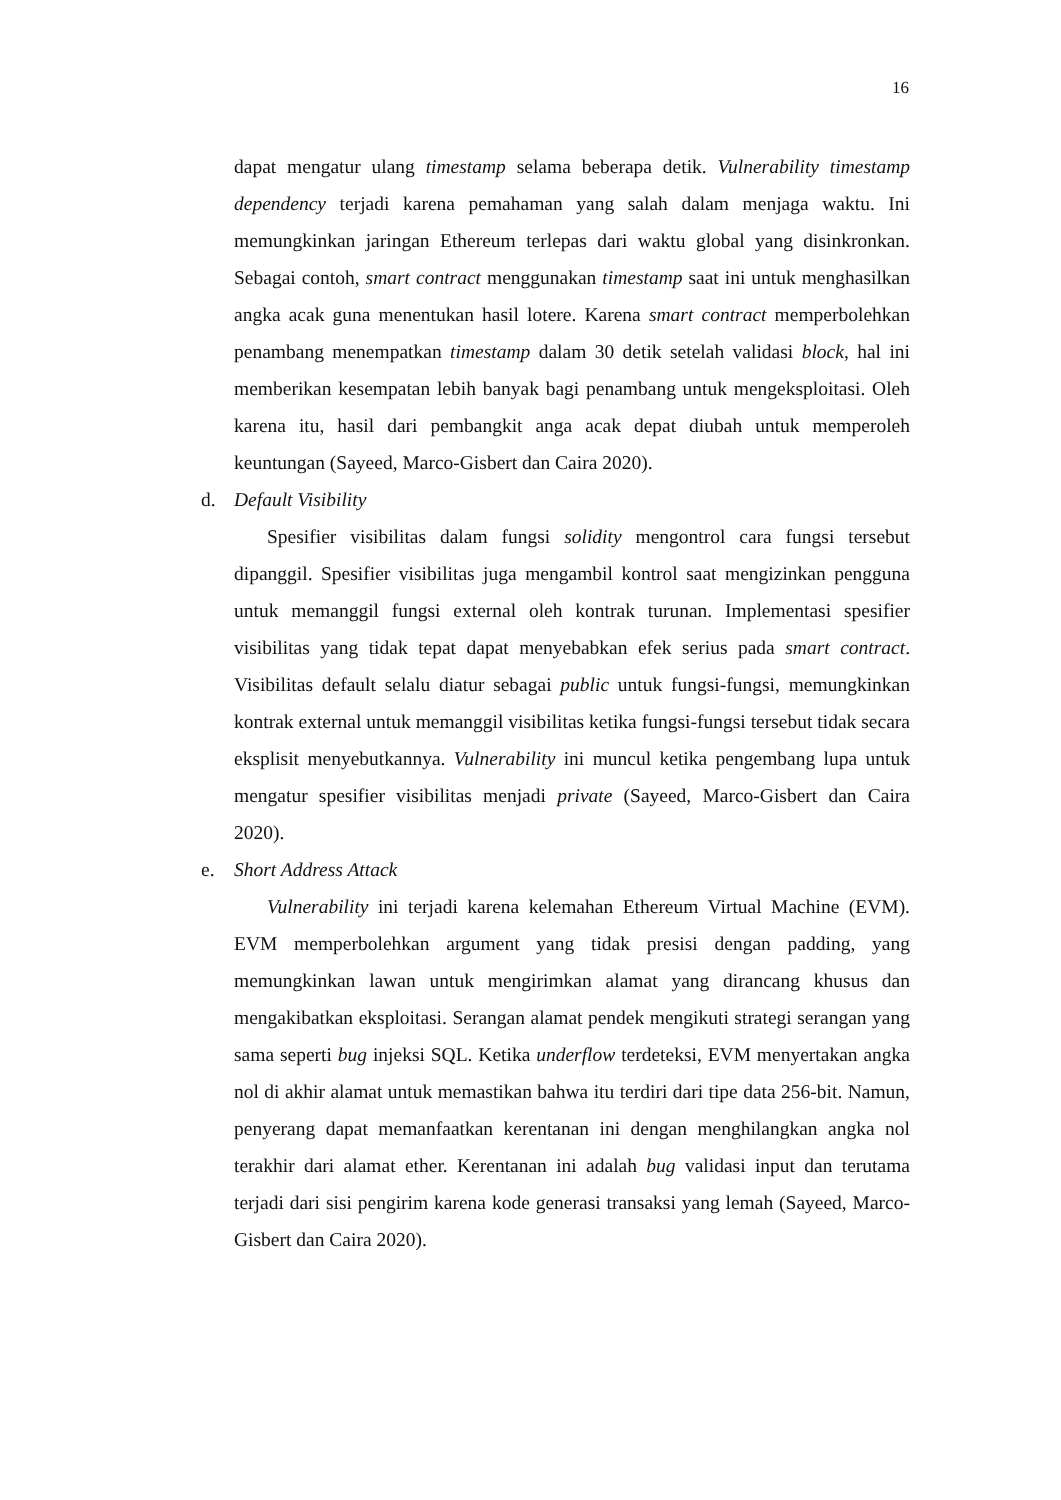16
dapat mengatur ulang timestamp selama beberapa detik. Vulnerability timestamp dependency terjadi karena pemahaman yang salah dalam menjaga waktu. Ini memungkinkan jaringan Ethereum terlepas dari waktu global yang disinkronkan. Sebagai contoh, smart contract menggunakan timestamp saat ini untuk menghasilkan angka acak guna menentukan hasil lotere. Karena smart contract memperbolehkan penambang menempatkan timestamp dalam 30 detik setelah validasi block, hal ini memberikan kesempatan lebih banyak bagi penambang untuk mengeksploitasi. Oleh karena itu, hasil dari pembangkit anga acak depat diubah untuk memperoleh keuntungan (Sayeed, Marco-Gisbert dan Caira 2020).
d. Default Visibility
Spesifier visibilitas dalam fungsi solidity mengontrol cara fungsi tersebut dipanggil. Spesifier visibilitas juga mengambil kontrol saat mengizinkan pengguna untuk memanggil fungsi external oleh kontrak turunan. Implementasi spesifier visibilitas yang tidak tepat dapat menyebabkan efek serius pada smart contract. Visibilitas default selalu diatur sebagai public untuk fungsi-fungsi, memungkinkan kontrak external untuk memanggil visibilitas ketika fungsi-fungsi tersebut tidak secara eksplisit menyebutkannya. Vulnerability ini muncul ketika pengembang lupa untuk mengatur spesifier visibilitas menjadi private (Sayeed, Marco-Gisbert dan Caira 2020).
e. Short Address Attack
Vulnerability ini terjadi karena kelemahan Ethereum Virtual Machine (EVM). EVM memperbolehkan argument yang tidak presisi dengan padding, yang memungkinkan lawan untuk mengirimkan alamat yang dirancang khusus dan mengakibatkan eksploitasi. Serangan alamat pendek mengikuti strategi serangan yang sama seperti bug injeksi SQL. Ketika underflow terdeteksi, EVM menyertakan angka nol di akhir alamat untuk memastikan bahwa itu terdiri dari tipe data 256-bit. Namun, penyerang dapat memanfaatkan kerentanan ini dengan menghilangkan angka nol terakhir dari alamat ether. Kerentanan ini adalah bug validasi input dan terutama terjadi dari sisi pengirim karena kode generasi transaksi yang lemah (Sayeed, Marco-Gisbert dan Caira 2020).